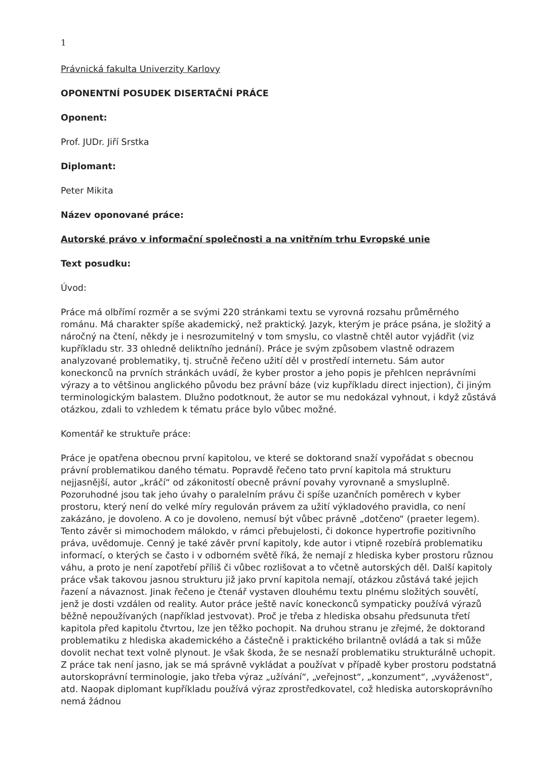1
Právnická fakulta Univerzity Karlovy
OPONENTNÍ POSUDEK DISERTAČNÍ PRÁCE
Oponent:
Prof. JUDr. Jiří Srstka
Diplomant:
Peter Mikita
Název oponované práce:
Autorské právo v informační společnosti a na vnitřním trhu Evropské unie
Text posudku:
Úvod:
Práce má olbřímí rozměr a se svými 220 stránkami textu se vyrovná rozsahu průměrného románu. Má charakter spíše akademický, než praktický. Jazyk, kterým je práce psána, je složitý a náročný na čtení, někdy je i nesrozumitelný v tom smyslu, co vlastně chtěl autor vyjádřit (viz kupříkladu str. 33 ohledně deliktního jednání). Práce je svým způsobem vlastně odrazem analyzované problematiky, tj. stručně řečeno užití děl v prostředí internetu. Sám autor koneckonců na prvních stránkách uvádí, že kyber prostor a jeho popis je přehlcen neprávními výrazy a to většinou anglického původu bez právní báze (viz kupříkladu direct injection), či jiným terminologickým balastem. Dlužno podotknout, že autor se mu nedokázal vyhnout, i když zůstává otázkou, zdali to vzhledem k tématu práce bylo vůbec možné.
Komentář ke struktuře práce:
Práce je opatřena obecnou první kapitolou, ve které se doktorand snaží vypořádat s obecnou právní problematikou daného tématu. Popravdě řečeno tato první kapitola má strukturu nejjasnější, autor „kráčí“ od zákonitostí obecně právní povahy vyrovnaně a smysluplně. Pozoruhodné jsou tak jeho úvahy o paralelním právu či spíše uzančních poměrech v kyber prostoru, který není do velké míry regulován právem za užití výkladového pravidla, co není zakázáno, je dovoleno. A co je dovoleno, nemusí být vůbec právně „dotčeno“ (praeter legem). Tento závěr si mimochodem málokdo, v rámci přebujelosti, či dokonce hypertrofie pozitivního práva, uvědomuje. Cenný je také závěr první kapitoly, kde autor i vtipně rozebírá problematiku informací, o kterých se často i v odborném světě říká, že nemají z hlediska kyber prostoru různou váhu, a proto je není zapotřebí příliš či vůbec rozlišovat a to včetně autorských děl. Další kapitoly práce však takovou jasnou strukturu již jako první kapitola nemají, otázkou zůstává také jejich řazení a návaznost. Jinak řečeno je čtenář vystaven dlouhému textu plnému složitých souvětí, jenž je dosti vzdálen od reality. Autor práce ještě navíc koneckonců sympaticky používá výrazů běžně nepoužívaných (například jestvovat). Proč je třeba z hlediska obsahu předsunuta třetí kapitola před kapitolu čtvrtou, lze jen těžko pochopit. Na druhou stranu je zřejmé, že doktorand problematiku z hlediska akademického a částečně i praktického brilantně ovládá a tak si může dovolit nechat text volně plynout. Je však škoda, že se nesnaží problematiku strukturálně uchopit. Z práce tak není jasno, jak se má správně vykládat a používat v případě kyber prostoru podstatná autorskoprávní terminologie, jako třeba výraz „užívání“, „veřejnost“, „konzument“, „vyváženost“, atd. Naopak diplomant kupříkladu používá výraz zprostředkovatel, což hlediska autorskoprávního nemá žádnou